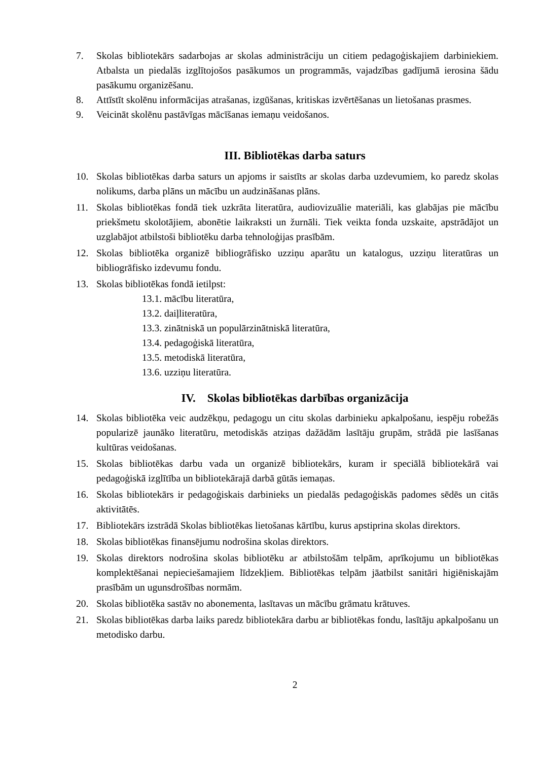7. Skolas bibliotekārs sadarbojas ar skolas administrāciju un citiem pedagoģiskajiem darbiniekiem. Atbalsta un piedalās izglītojošos pasākumos un programmās, vajadzības gadījumā ierosina šādu pasākumu organizēšanu.
8. Attīstīt skolēnu informācijas atrašanas, izgūšanas, kritiskas izvērtēšanas un lietošanas prasmes.
9. Veicināt skolēnu pastāvīgas mācīšanas iemaņu veidošanos.
III. Bibliotēkas darba saturs
10. Skolas bibliotēkas darba saturs un apjoms ir saistīts ar skolas darba uzdevumiem, ko paredz skolas nolikums, darba plāns un mācību un audzināšanas plāns.
11. Skolas bibliotēkas fondā tiek uzkrāta literatūra, audiovizuālie materiāli, kas glabājas pie mācību priekšmetu skolotājiem, abonētie laikraksti un žurnāli. Tiek veikta fonda uzskaite, apstrādājot un uzglabājot atbilstoši bibliotēku darba tehnoloģijas prasībām.
12. Skolas bibliotēka organizē bibliogrāfisko uzziņu aparātu un katalogus, uzziņu literatūras un bibliogrāfisko izdevumu fondu.
13. Skolas bibliotēkas fondā ietilpst:
13.1. mācību literatūra,
13.2. daiļliteratūra,
13.3. zinātniskā un populārzinātniskā literatūra,
13.4. pedagoģiskā literatūra,
13.5. metodiskā literatūra,
13.6. uzziņu literatūra.
IV. Skolas bibliotēkas darbības organizācija
14. Skolas bibliotēka veic audzēkņu, pedagogu un citu skolas darbinieku apkalpošanu, iespēju robežās popularizē jaunāko literatūru, metodiskās atziņas dažādām lasītāju grupām, strādā pie lasīšanas kultūras veidošanas.
15. Skolas bibliotēkas darbu vada un organizē bibliotekārs, kuram ir speciālā bibliotekārā vai pedagoģiskā izglītība un bibliotekārajā darbā gūtās iemaņas.
16. Skolas bibliotekārs ir pedagoģiskais darbinieks un piedalās pedagoģiskās padomes sēdēs un citās aktivitātēs.
17. Bibliotekārs izstrādā Skolas bibliotēkas lietošanas kārtību, kurus apstiprina skolas direktors.
18. Skolas bibliotēkas finansējumu nodrošina skolas direktors.
19. Skolas direktors nodrošina skolas bibliotēku ar atbilstošām telpām, aprīkojumu un bibliotēkas komplektēšanai nepieciešamajiem līdzekļiem. Bibliotēkas telpām jāatbilst sanitāri higiēniskajām prasībām un ugunsdrošības normām.
20. Skolas bibliotēka sastāv no abonementa, lasītavas un mācību grāmatu krātuves.
21. Skolas bibliotēkas darba laiks paredz bibliotekāra darbu ar bibliotēkas fondu, lasītāju apkalpošanu un metodisko darbu.
2